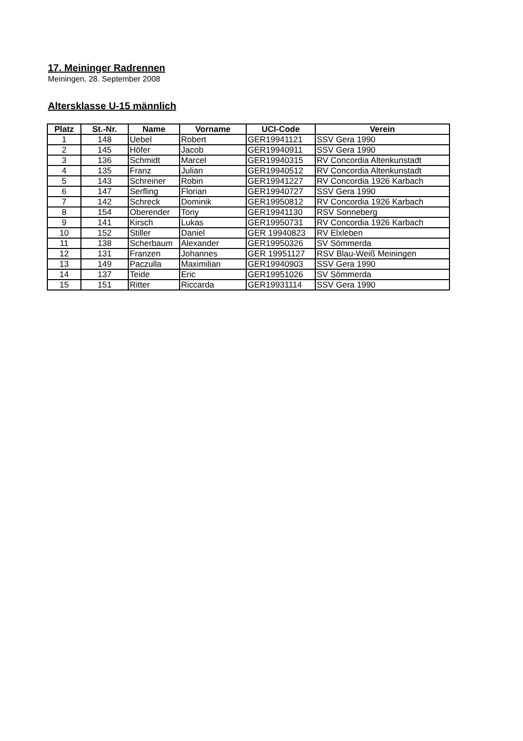17. Meininger Radrennen
Meiningen, 28. September 2008
Altersklasse U-15 männlich
| Platz | St.-Nr. | Name | Vorname | UCI-Code | Verein |
| --- | --- | --- | --- | --- | --- |
| 1 | 148 | Uebel | Robert | GER19941121 | SSV Gera 1990 |
| 2 | 145 | Höfer | Jacob | GER19940911 | SSV Gera 1990 |
| 3 | 136 | Schmidt | Marcel | GER19940315 | RV Concordia Altenkunstadt |
| 4 | 135 | Franz | Julian | GER19940512 | RV Concordia Altenkunstadt |
| 5 | 143 | Schreiner | Robin | GER19941227 | RV Concordia 1926 Karbach |
| 6 | 147 | Serfling | Florian | GER19940727 | SSV Gera 1990 |
| 7 | 142 | Schreck | Dominik | GER19950812 | RV Concordia 1926 Karbach |
| 8 | 154 | Oberender | Tony | GER19941130 | RSV Sonneberg |
| 9 | 141 | Kirsch | Lukas | GER19950731 | RV Concordia 1926 Karbach |
| 10 | 152 | Stiller | Daniel | GER 19940823 | RV Elxleben |
| 11 | 138 | Scherbaum | Alexander | GER19950326 | SV Sömmerda |
| 12 | 131 | Franzen | Johannes | GER 19951127 | RSV Blau-Weiß Meiningen |
| 13 | 149 | Paczulla | Maximilian | GER19940903 | SSV Gera 1990 |
| 14 | 137 | Teide | Eric | GER19951026 | SV Sömmerda |
| 15 | 151 | Ritter | Riccarda | GER19931114 | SSV Gera 1990 |